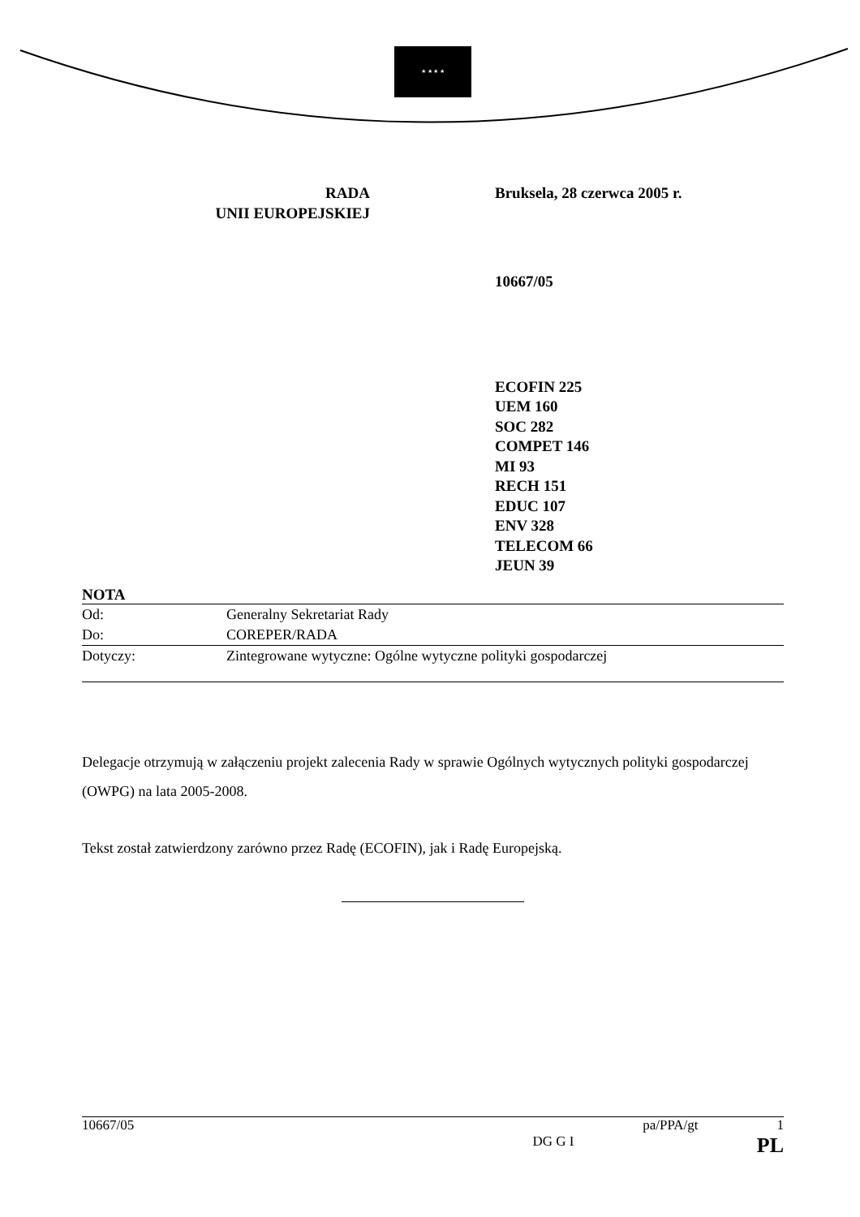★ ★ ★ ★
RADA
UNII EUROPEJSKIEJ
Bruksela, 28 czerwca 2005 r.
10667/05
ECOFIN 225
UEM 160
SOC 282
COMPET 146
MI 93
RECH 151
EDUC 107
ENV 328
TELECOM 66
JEUN 39
NOTA
| Od: | Generalny Sekretariat Rady |
| Do: | COREPER/RADA |
| Dotyczy: | Zintegrowane wytyczne: Ogólne wytyczne polityki gospodarczej |
Delegacje otrzymują w załączeniu projekt zalecenia Rady w sprawie Ogólnych wytycznych polityki gospodarczej (OWPG) na lata 2005-2008.
Tekst został zatwierdzony zarówno przez Radę (ECOFIN), jak i Radę Europejską.
10667/05 pa/PPA/gt 1
DG G I PL